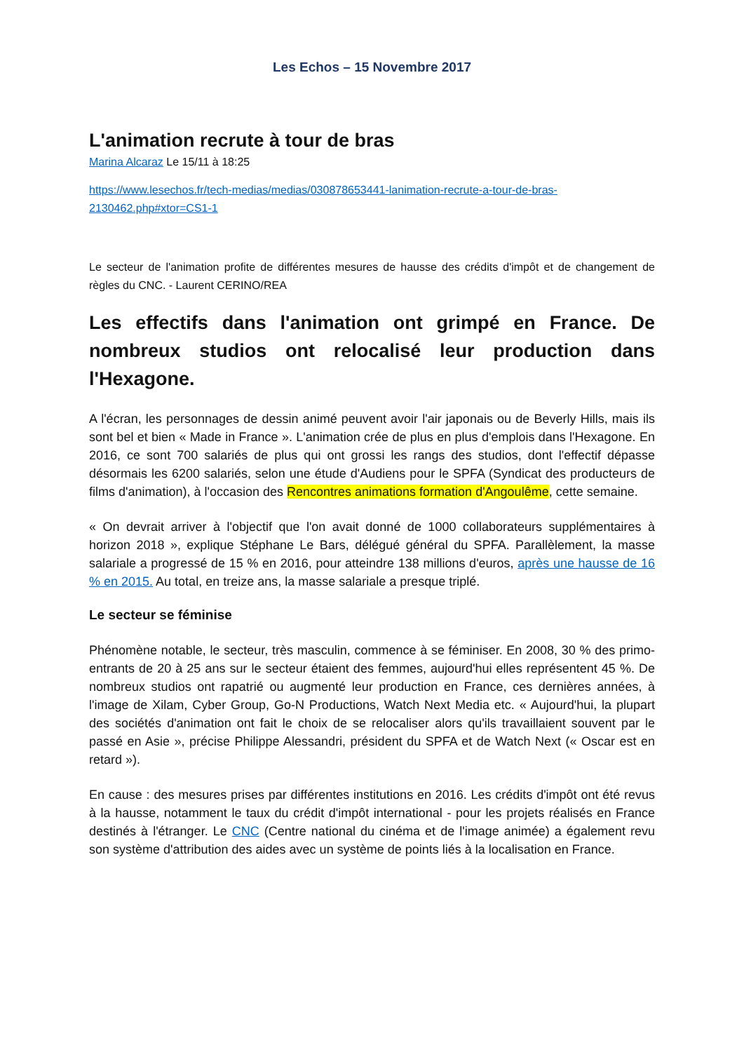Les Echos – 15 Novembre 2017
L'animation recrute à tour de bras
Marina Alcaraz Le 15/11 à 18:25
https://www.lesechos.fr/tech-medias/medias/030878653441-lanimation-recrute-a-tour-de-bras-2130462.php#xtor=CS1-1
Le secteur de l'animation profite de différentes mesures de hausse des crédits d'impôt et de changement de règles du CNC. - Laurent CERINO/REA
Les effectifs dans l'animation ont grimpé en France. De nombreux studios ont relocalisé leur production dans l'Hexagone.
A l'écran, les personnages de dessin animé peuvent avoir l'air japonais ou de Beverly Hills, mais ils sont bel et bien « Made in France ». L'animation crée de plus en plus d'emplois dans l'Hexagone. En 2016, ce sont 700 salariés de plus qui ont grossi les rangs des studios, dont l'effectif dépasse désormais les 6200 salariés, selon une étude d'Audiens pour le SPFA (Syndicat des producteurs de films d'animation), à l'occasion des Rencontres animations formation d'Angoulême, cette semaine.
« On devrait arriver à l'objectif que l'on avait donné de 1000 collaborateurs supplémentaires à horizon 2018 », explique Stéphane Le Bars, délégué général du SPFA. Parallèlement, la masse salariale a progressé de 15 % en 2016, pour atteindre 138 millions d'euros, après une hausse de 16 % en 2015. Au total, en treize ans, la masse salariale a presque triplé.
Le secteur se féminise
Phénomène notable, le secteur, très masculin, commence à se féminiser. En 2008, 30 % des primo-entrants de 20 à 25 ans sur le secteur étaient des femmes, aujourd'hui elles représentent 45 %. De nombreux studios ont rapatrié ou augmenté leur production en France, ces dernières années, à l'image de Xilam, Cyber Group, Go-N Productions, Watch Next Media etc. « Aujourd'hui, la plupart des sociétés d'animation ont fait le choix de se relocaliser alors qu'ils travaillaient souvent par le passé en Asie », précise Philippe Alessandri, président du SPFA et de Watch Next (« Oscar est en retard »).
En cause : des mesures prises par différentes institutions en 2016. Les crédits d'impôt ont été revus à la hausse, notamment le taux du crédit d'impôt international - pour les projets réalisés en France destinés à l'étranger. Le CNC (Centre national du cinéma et de l'image animée) a également revu son système d'attribution des aides avec un système de points liés à la localisation en France.